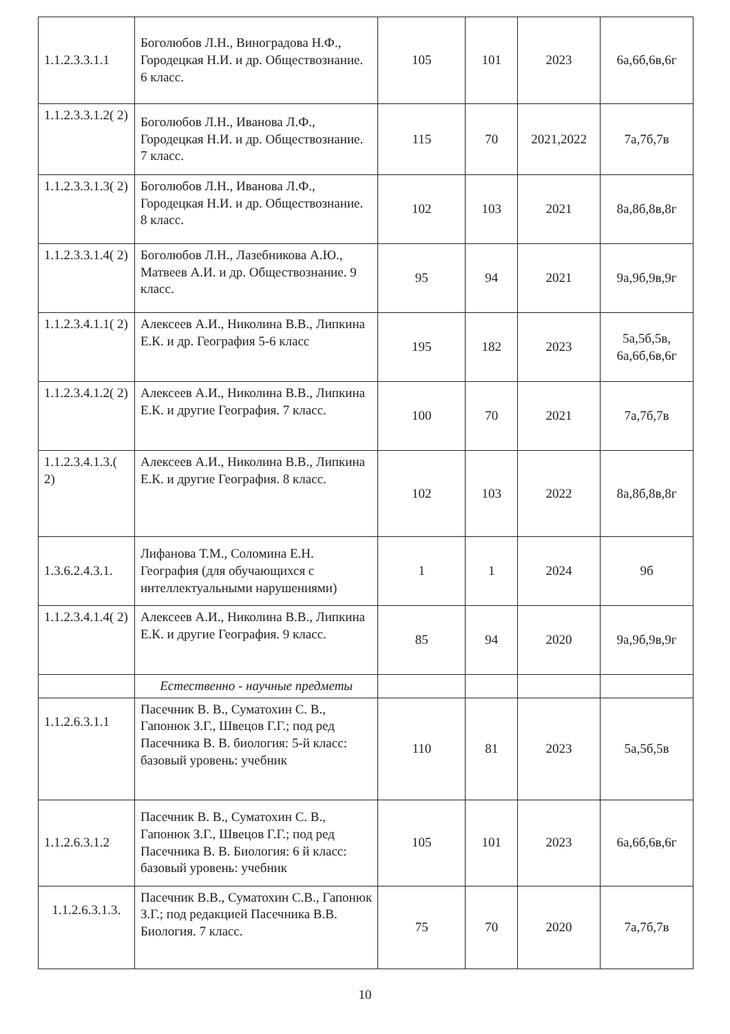| 1.1.2.3.3.1.1 | Боголюбов Л.Н., Виноградова Н.Ф., Городецкая Н.И. и др. Обществознание. 6 класс. | 105 | 101 | 2023 | 6а,6б,6в,6г |
| 1.1.2.3.3.1.2( 2) | Боголюбов Л.Н., Иванова Л.Ф., Городецкая Н.И. и др. Обществознание. 7 класс. | 115 | 70 | 2021,2022 | 7а,7б,7в |
| 1.1.2.3.3.1.3( 2) | Боголюбов Л.Н., Иванова Л.Ф., Городецкая Н.И. и др. Обществознание. 8 класс. | 102 | 103 | 2021 | 8а,8б,8в,8г |
| 1.1.2.3.3.1.4( 2) | Боголюбов Л.Н., Лазебникова А.Ю., Матвеев А.И. и др. Обществознание. 9 класс. | 95 | 94 | 2021 | 9а,9б,9в,9г |
| 1.1.2.3.4.1.1( 2) | Алексеев А.И., Николина В.В., Липкина Е.К. и др. География 5-6 класс | 195 | 182 | 2023 | 5а,5б,5в, 6а,6б,6в,6г |
| 1.1.2.3.4.1.2( 2) | Алексеев А.И., Николина В.В., Липкина Е.К. и другие География. 7 класс. | 100 | 70 | 2021 | 7а,7б,7в |
| 1.1.2.3.4.1.3.( 2) | Алексеев А.И., Николина В.В., Липкина Е.К. и другие География. 8 класс. | 102 | 103 | 2022 | 8а,8б,8в,8г |
| 1.3.6.2.4.3.1. | Лифанова Т.М., Соломина Е.Н. География (для обучающихся с интеллектуальными нарушениями) | 1 | 1 | 2024 | 9б |
| 1.1.2.3.4.1.4( 2) | Алексеев А.И., Николина В.В., Липкина Е.К. и другие География. 9 класс. | 85 | 94 | 2020 | 9а,9б,9в,9г |
| | Естественно - научные предметы | | | | |
| 1.1.2.6.3.1.1 | Пасечник В. В., Суматохин С. В., Гапонюк З.Г., Швецов Г.Г.; под ред Пасечника В. В. биология: 5-й класс: базовый уровень: учебник | 110 | 81 | 2023 | 5а,5б,5в |
| 1.1.2.6.3.1.2 | Пасечник В. В., Суматохин С. В., Гапонюк З.Г., Швецов Г.Г.; под ред Пасечника В. В. Биология: 6 й класс: базовый уровень: учебник | 105 | 101 | 2023 | 6а,6б,6в,6г |
| 1.1.2.6.3.1.3. | Пасечник В.В., Суматохин С.В., Гапонюк З.Г.; под редакцией Пасечника В.В. Биология. 7 класс. | 75 | 70 | 2020 | 7а,7б,7в |
10